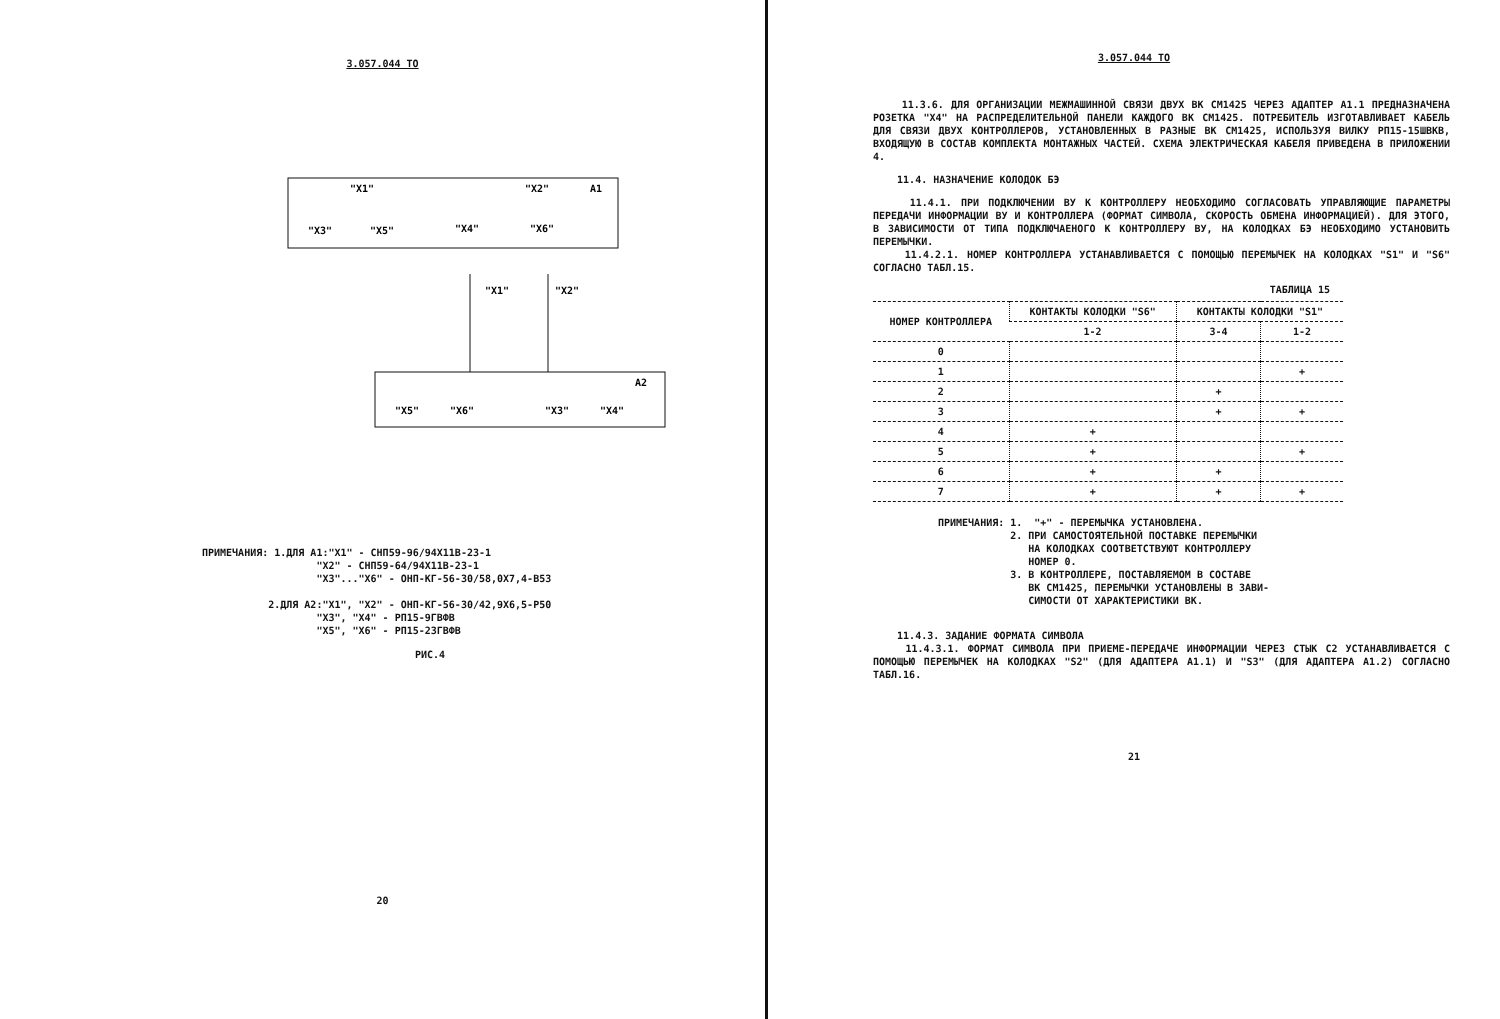3.057.044 ТО
"X1"
"X2"
A1
"X3"
"X5"
"X4"
"X6"
"X1"
"X2"
A2
"X5"
"X6"
"X3"
"X4"
ПРИМЕЧАНИЯ: 1.ДЛЯ А1:"X1" - СНП59-96/94Х11В-23-1 "X2" - СНП59-64/94Х11В-23-1 "X3"..."X6" - ОНП-КГ-56-30/58,0Х7,4-В53 2.ДЛЯ А2:"X1", "X2" - ОНП-КГ-56-30/42,9Х6,5-Р50 "X3", "X4" - РП15-9ГВФВ "X5", "X6" - РП15-23ГВФВ
РИС.4
20
3.057.044 ТО
11.3.6. ДЛЯ ОРГАНИЗАЦИИ МЕЖМАШИННОЙ СВЯЗИ ДВУХ ВК СМ1425 ЧЕРЕЗ АДАПТЕР А1.1 ПРЕДНАЗНАЧЕНА РОЗЕТКА "X4" НА РАСПРЕДЕЛИТЕЛЬНОЙ ПАНЕЛИ КАЖДОГО ВК СМ1425. ПОТРЕБИТЕЛЬ ИЗГОТАВЛИВАЕТ КАБЕЛЬ ДЛЯ СВЯЗИ ДВУХ КОНТРОЛЛЕРОВ, УСТАНОВЛЕННЫХ В РАЗНЫЕ ВК СМ1425, ИСПОЛЬЗУЯ ВИЛКУ РП15-15ШВКВ, ВХОДЯЩУЮ В СОСТАВ КОМПЛЕКТА МОНТАЖНЫХ ЧАСТЕЙ. СХЕМА ЭЛЕКТРИЧЕСКАЯ КАБЕЛЯ ПРИВЕДЕНА В ПРИЛОЖЕНИИ 4.
11.4. НАЗНАЧЕНИЕ КОЛОДОК БЭ
11.4.1. ПРИ ПОДКЛЮЧЕНИИ ВУ К КОНТРОЛЛЕРУ НЕОБХОДИМО СОГЛАСОВАТЬ УПРАВЛЯЮЩИЕ ПАРАМЕТРЫ ПЕРЕДАЧИ ИНФОРМАЦИИ ВУ И КОНТРОЛЛЕРА (ФОРМАТ СИМВОЛА, СКОРОСТЬ ОБМЕНА ИНФОРМАЦИЕЙ). ДЛЯ ЭТОГО, В ЗАВИСИМОСТИ ОТ ТИПА ПОДКЛЮЧАЕНОГО К КОНТРОЛЛЕРУ ВУ, НА КОЛОДКАХ БЭ НЕОБХОДИМО УСТАНОВИТЬ ПЕРЕМЫЧКИ.
11.4.2.1. НОМЕР КОНТРОЛЛЕРА УСТАНАВЛИВАЕТСЯ С ПОМОЩЬЮ ПЕРЕМЫЧЕК НА КОЛОДКАХ "S1" И "S6" СОГЛАСНО ТАБЛ.15.
ТАБЛИЦА 15
| НОМЕР КОНТРОЛЛЕРА | КОНТАКТЫ КОЛОДКИ "S6" | КОНТАКТЫ КОЛОДКИ "S1" | |
| --- | --- | --- | --- |
| | 1-2 | 3-4 | 1-2 |
| 0 | | | |
| 1 | | | + |
| 2 | | + | |
| 3 | | + | + |
| 4 | + | | |
| 5 | + | | + |
| 6 | + | + | |
| 7 | + | + | + |
ПРИМЕЧАНИЯ: 1. "+" - ПЕРЕМЫЧКА УСТАНОВЛЕНА. 2. ПРИ САМОСТОЯТЕЛЬНОЙ ПОСТАВКЕ ПЕРЕМЫЧКИ НА КОЛОДКАХ СООТВЕТСТВУЮТ КОНТРОЛЛЕРУ НОМЕР 0. 3. В КОНТРОЛЛЕРЕ, ПОСТАВЛЯЕМОМ В СОСТАВЕ ВК СМ1425, ПЕРЕМЫЧКИ УСТАНОВЛЕНЫ В ЗАВИ- СИМОСТИ ОТ ХАРАКТЕРИСТИКИ ВК.
11.4.3. ЗАДАНИЕ ФОРМАТА СИМВОЛА
11.4.3.1. ФОРМАТ СИМВОЛА ПРИ ПРИЕМЕ-ПЕРЕДАЧЕ ИНФОРМАЦИИ ЧЕРЕЗ СТЫК С2 УСТАНАВЛИВАЕТСЯ С ПОМОЩЬЮ ПЕРЕМЫЧЕК НА КОЛОДКАХ "S2" (ДЛЯ АДАПТЕРА А1.1) И "S3" (ДЛЯ АДАПТЕРА А1.2) СОГЛАСНО ТАБЛ.16.
21